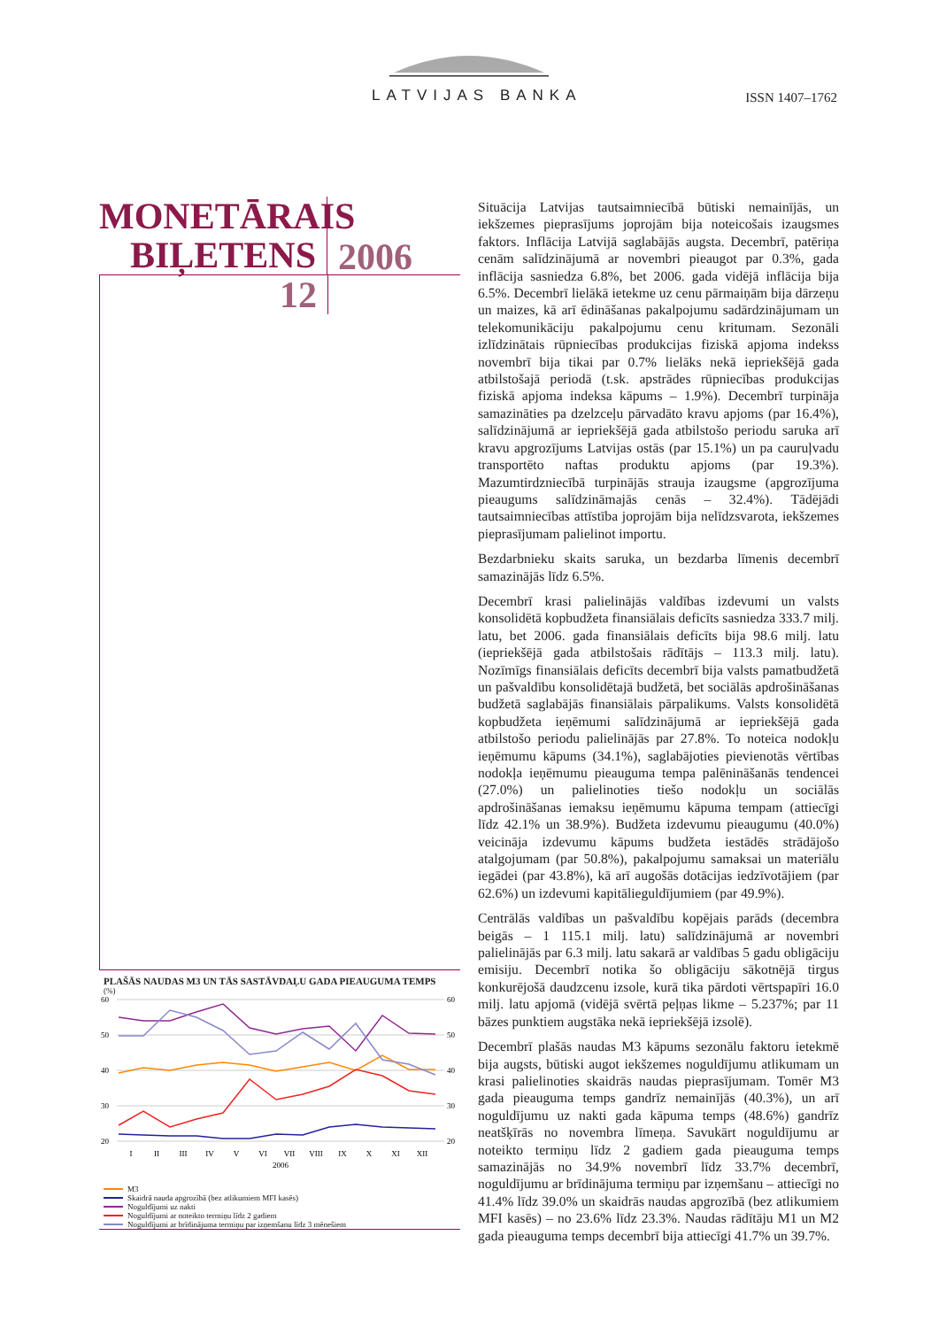LATVIJAS BANKA ISSN 1407–1762
MONETĀRAIS
BIĻETENS
2006
12
PLAŠĀS NAUDAS M3 UN TĀS SASTĀVDAĻU GADA PIEAUGUMA TEMPS
(%)
60
50
40
30
20
60
50
40
30
20
I
II
III
IV
V
VI
VII
VIII
IX
X
XI
XII
2006
M3
Skaidrā nauda apgrozībā (bez atlikumiem MFI kasēs)
Noguldījumi uz nakti
Noguldījumi ar noteikto termiņu līdz 2 gadiem
Noguldījumi ar brīdinājuma termiņu par izņemšanu līdz 3 mēnešiem
Situācija Latvijas tautsaimniecībā būtiski nemainījās, un iekšzemes pieprasījums joprojām bija noteicošais izaugsmes faktors. Inflācija Latvijā saglabājās augsta. Decembrī, patēriņa cenām salīdzinājumā ar novembri pieaugot par 0.3%, gada inflācija sasniedza 6.8%, bet 2006. gada vidējā inflācija bija 6.5%. Decembrī lielākā ietekme uz cenu pārmaiņām bija dārzeņu un maizes, kā arī ēdināšanas pakalpojumu sadārdzinājumam un telekomunikāciju pakalpojumu cenu kritumam. Sezonāli izlīdzinātais rūpniecības produkcijas fiziskā apjoma indekss novembrī bija tikai par 0.7% lielāks nekā iepriekšējā gada atbilstošajā periodā (t.sk. apstrādes rūpniecības produkcijas fiziskā apjoma indeksa kāpums – 1.9%). Decembrī turpināja samazināties pa dzelzceļu pārvadāto kravu apjoms (par 16.4%), salīdzinājumā ar iepriekšējā gada atbilstošo periodu saruka arī kravu apgrozījums Latvijas ostās (par 15.1%) un pa cauruļvadu transportēto naftas produktu apjoms (par 19.3%). Mazumtirdzniecībā turpinājās strauja izaugsme (apgrozījuma pieaugums salīdzināmajās cenās – 32.4%). Tādējādi tautsaimniecības attīstība joprojām bija nelīdzsvarota, iekšzemes pieprasījumam palielinot importu.
Bezdarbnieku skaits saruka, un bezdarba līmenis decembrī samazinājās līdz 6.5%.
Decembrī krasi palielinājās valdības izdevumi un valsts konsolidētā kopbudžeta finansiālais deficīts sasniedza 333.7 milj. latu, bet 2006. gada finansiālais deficīts bija 98.6 milj. latu (iepriekšējā gada atbilstošais rādītājs – 113.3 milj. latu). Nozīmīgs finansiālais deficīts decembrī bija valsts pamatbudžetā un pašvaldību konsolidētajā budžetā, bet sociālās apdrošināšanas budžetā saglabājās finansiālais pārpalikums. Valsts konsolidētā kopbudžeta ieņēmumi salīdzinājumā ar iepriekšējā gada atbilstošo periodu palielinājās par 27.8%. To noteica nodokļu ieņēmumu kāpums (34.1%), saglabājoties pievienotās vērtības nodokļa ieņēmumu pieauguma tempa palēnināšanās tendencei (27.0%) un palielinoties tiešo nodokļu un sociālās apdrošināšanas iemaksu ieņēmumu kāpuma tempam (attiecīgi līdz 42.1% un 38.9%). Budžeta izdevumu pieaugumu (40.0%) veicināja izdevumu kāpums budžeta iestādēs strādājošo atalgojumam (par 50.8%), pakalpojumu samaksai un materiālu iegādei (par 43.8%), kā arī augošās dotācijas iedzīvotājiem (par 62.6%) un izdevumi kapitālieguldījumiem (par 49.9%).
Centrālās valdības un pašvaldību kopējais parāds (decembra beigās – 1 115.1 milj. latu) salīdzinājumā ar novembri palielinājās par 6.3 milj. latu sakarā ar valdības 5 gadu obligāciju emisiju. Decembrī notika šo obligāciju sākotnējā tirgus konkurējošā daudzcenu izsole, kurā tika pārdoti vērtspapīri 16.0 milj. latu apjomā (vidējā svērtā peļņas likme – 5.237%; par 11 bāzes punktiem augstāka nekā iepriekšējā izsolē).
Decembrī plašās naudas M3 kāpums sezonālu faktoru ietekmē bija augsts, būtiski augot iekšzemes noguldījumu atlikumam un krasi palielinoties skaidrās naudas pieprasījumam. Tomēr M3 gada pieauguma temps gandrīz nemainījās (40.3%), un arī noguldījumu uz nakti gada kāpuma temps (48.6%) gandrīz neatšķīrās no novembra līmeņa. Savukārt noguldījumu ar noteikto termiņu līdz 2 gadiem gada pieauguma temps samazinājās no 34.9% novembrī līdz 33.7% decembrī, noguldījumu ar brīdinājuma termiņu par izņemšanu – attiecīgi no 41.4% līdz 39.0% un skaidrās naudas apgrozībā (bez atlikumiem MFI kasēs) – no 23.6% līdz 23.3%. Naudas rādītāju M1 un M2 gada pieauguma temps decembrī bija attiecīgi 41.7% un 39.7%.